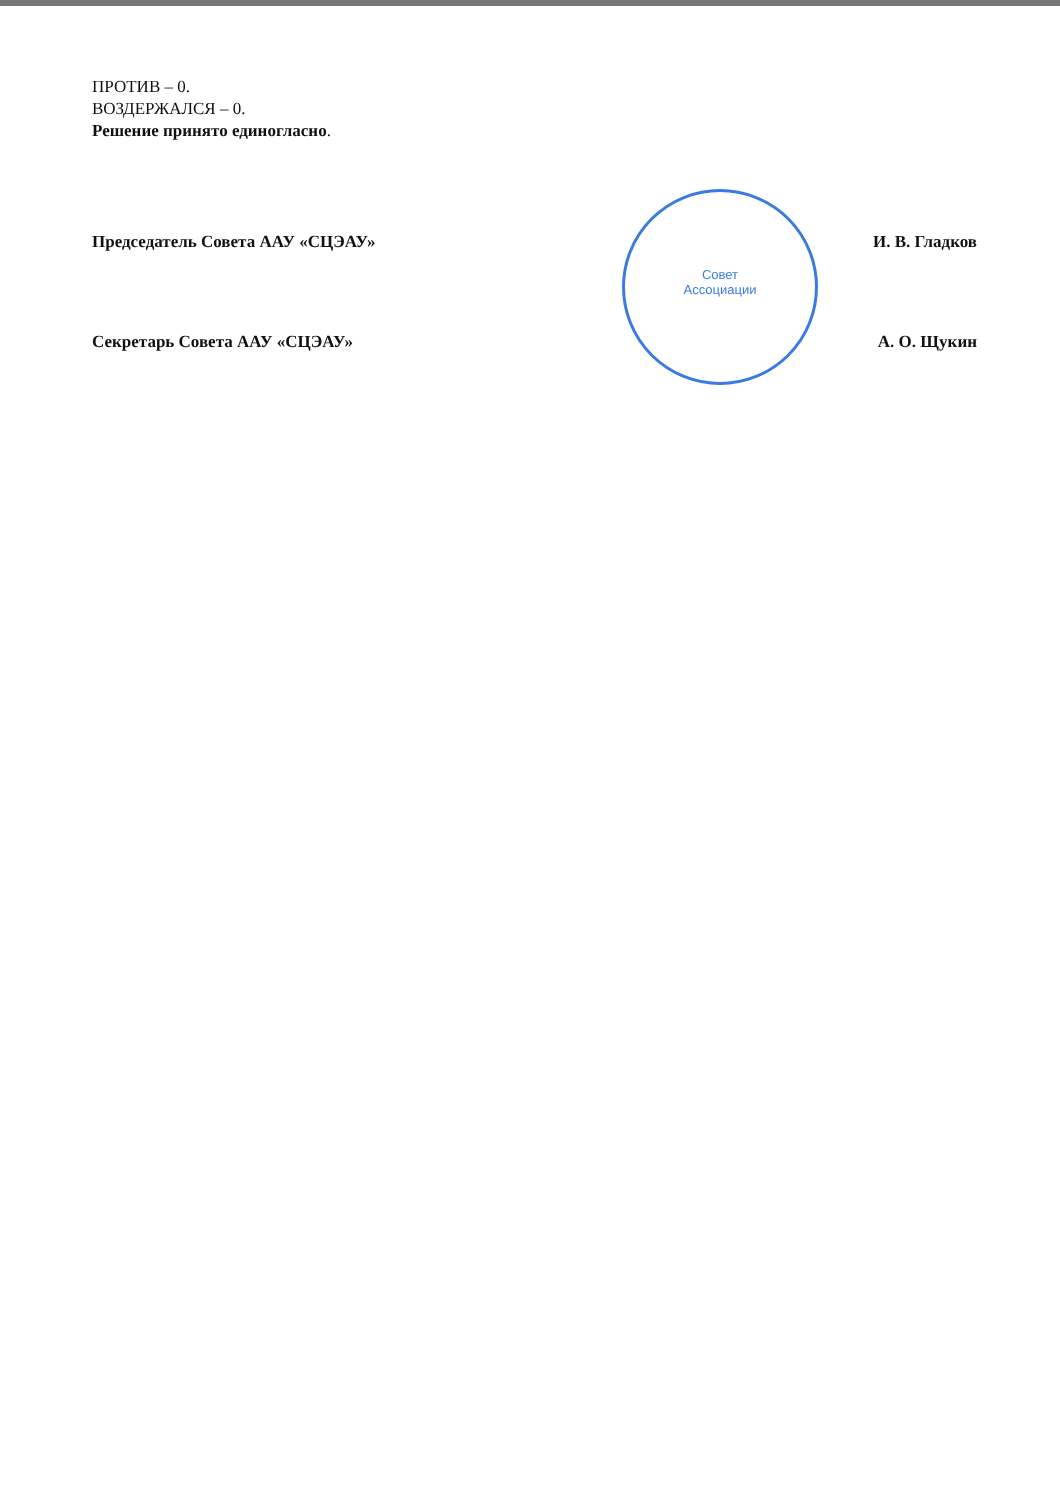ПРОТИВ – 0.
ВОЗДЕРЖАЛСЯ – 0.
Решение принято единогласно.
Совет
Ассоциации
Председатель Совета ААУ «СЦЭАУ» И. В. Гладков
Секретарь Совета ААУ «СЦЭАУ» А. О. Щукин